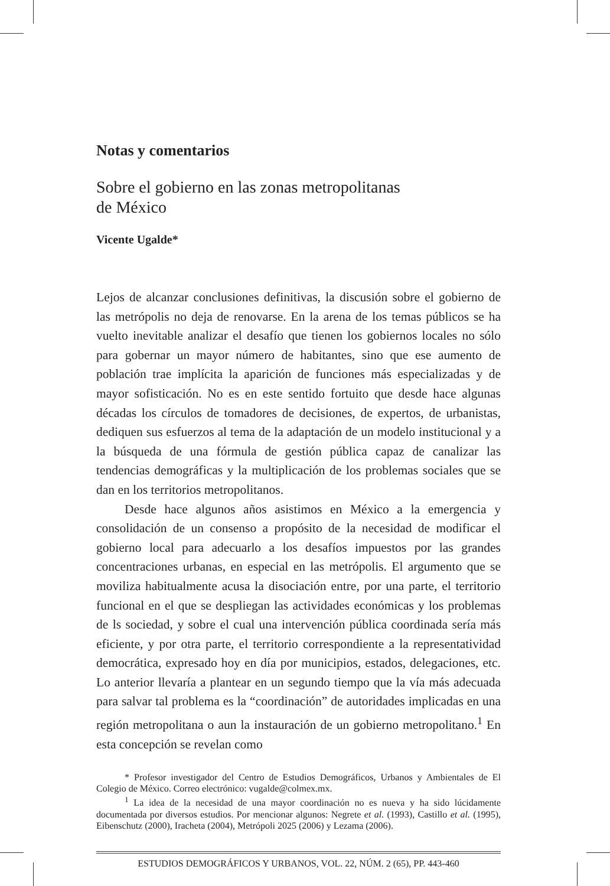Notas y comentarios
Sobre el gobierno en las zonas metropolitanas
de México
Vicente Ugalde*
Lejos de alcanzar conclusiones definitivas, la discusión sobre el gobierno de las metrópolis no deja de renovarse. En la arena de los temas públicos se ha vuelto inevitable analizar el desafío que tienen los gobiernos locales no sólo para gobernar un mayor número de habitantes, sino que ese aumento de población trae implícita la aparición de funciones más especializadas y de mayor sofisticación. No es en este sentido fortuito que desde hace algunas décadas los círculos de tomadores de decisiones, de expertos, de urbanistas, dediquen sus esfuerzos al tema de la adaptación de un modelo institucional y a la búsqueda de una fórmula de gestión pública capaz de canalizar las tendencias demográficas y la multiplicación de los problemas sociales que se dan en los territorios metropolitanos.
Desde hace algunos años asistimos en México a la emergencia y consolidación de un consenso a propósito de la necesidad de modificar el gobierno local para adecuarlo a los desafíos impuestos por las grandes concentraciones urbanas, en especial en las metrópolis. El argumento que se moviliza habitualmente acusa la disociación entre, por una parte, el territorio funcional en el que se despliegan las actividades económicas y los problemas de ls sociedad, y sobre el cual una intervención pública coordinada sería más eficiente, y por otra parte, el territorio correspondiente a la representatividad democrática, expresado hoy en día por municipios, estados, delegaciones, etc. Lo anterior llevaría a plantear en un segundo tiempo que la vía más adecuada para salvar tal problema es la “coordinación” de autoridades implicadas en una región metropolitana o aun la instauración de un gobierno metropolitano.<sup>1</sup> En esta concepción se revelan como
* Profesor investigador del Centro de Estudios Demográficos, Urbanos y Ambientales de El Colegio de México. Correo electrónico: vugalde@colmex.mx.
<sup>1</sup> La idea de la necesidad de una mayor coordinación no es nueva y ha sido lúcidamente documentada por diversos estudios. Por mencionar algunos: Negrete et al. (1993), Castillo et al. (1995), Eibenschutz (2000), Iracheta (2004), Metrópoli 2025 (2006) y Lezama (2006).
ESTUDIOS DEMOGRÁFICOS Y URBANOS, VOL. 22, NÚM. 2 (65), PP. 443-460